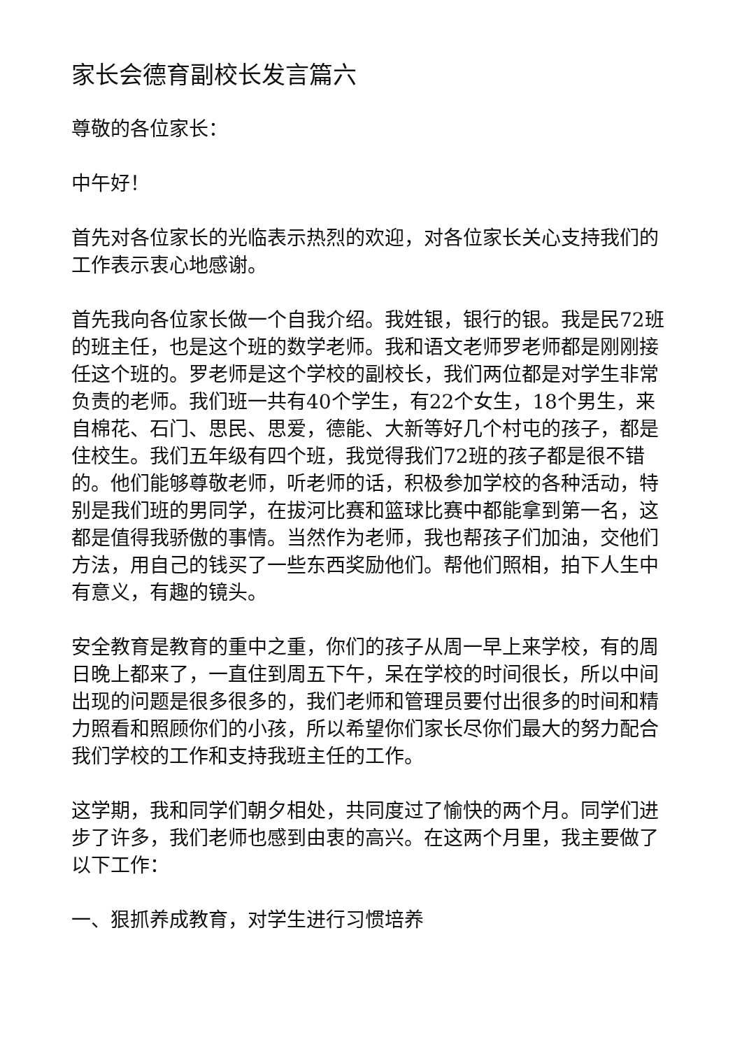家长会德育副校长发言篇六
尊敬的各位家长：
中午好！
首先对各位家长的光临表示热烈的欢迎，对各位家长关心支持我们的工作表示衷心地感谢。
首先我向各位家长做一个自我介绍。我姓银，银行的银。我是民72班的班主任，也是这个班的数学老师。我和语文老师罗老师都是刚刚接任这个班的。罗老师是这个学校的副校长，我们两位都是对学生非常负责的老师。我们班一共有40个学生，有22个女生，18个男生，来自棉花、石门、思民、思爱，德能、大新等好几个村屯的孩子，都是住校生。我们五年级有四个班，我觉得我们72班的孩子都是很不错的。他们能够尊敬老师，听老师的话，积极参加学校的各种活动，特别是我们班的男同学，在拔河比赛和篮球比赛中都能拿到第一名，这都是值得我骄傲的事情。当然作为老师，我也帮孩子们加油，交他们方法，用自己的钱买了一些东西奖励他们。帮他们照相，拍下人生中有意义，有趣的镜头。
安全教育是教育的重中之重，你们的孩子从周一早上来学校，有的周日晚上都来了，一直住到周五下午，呆在学校的时间很长，所以中间出现的问题是很多很多的，我们老师和管理员要付出很多的时间和精力照看和照顾你们的小孩，所以希望你们家长尽你们最大的努力配合我们学校的工作和支持我班主任的工作。
这学期，我和同学们朝夕相处，共同度过了愉快的两个月。同学们进步了许多，我们老师也感到由衷的高兴。在这两个月里，我主要做了以下工作：
一、狠抓养成教育，对学生进行习惯培养